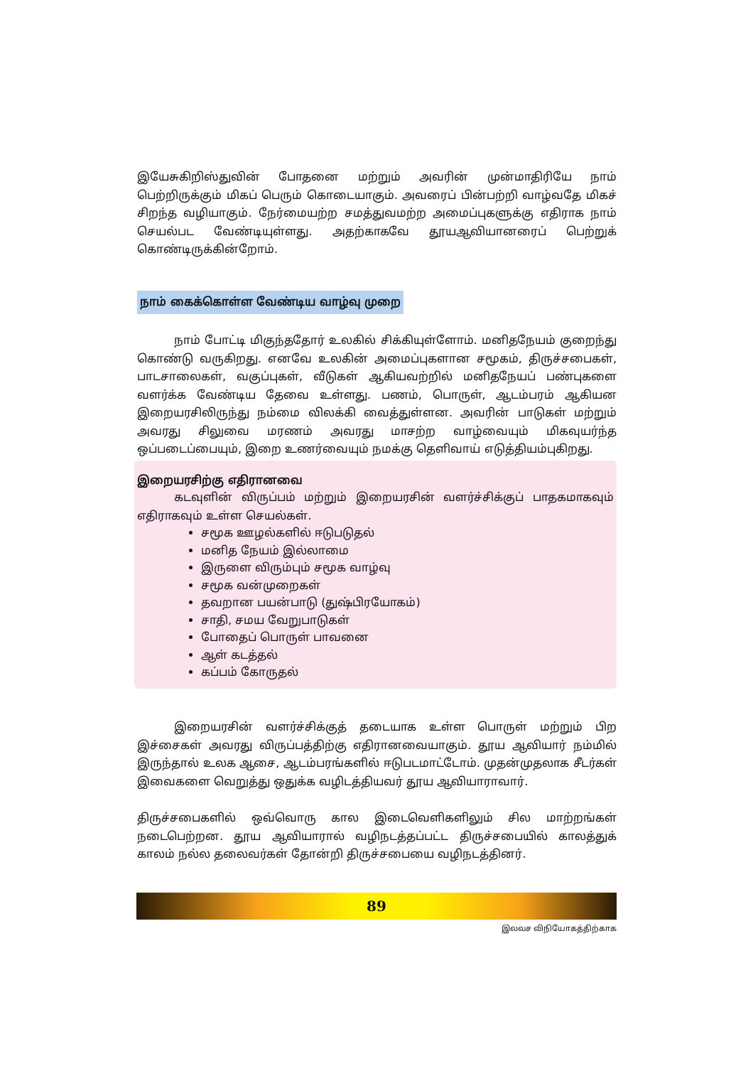இயேசுகிறிஸ்துவின் போதனை மற்றும் அவரின் முன்மாதிரியே நாம் பெற்றிருக்கும் மிகப் பெரும் கொடையாகும். அவரைப் பின்பற்றி வாழ்வதே மிகச் சிறந்த வழியாகும். நேர்மையற்ற சமத்துவமற்ற அமைப்புகளுக்கு எதிராக நாம் செயல்பட வேண்டியுள்ளது. அதற்காகவே தூயஆவியானரைப் பெற்றுக் கொண்டிருக்கின்றோம்.
நாம் கைக்கொள்ள வேண்டிய வாழ்வு முறை
நாம் போட்டி மிகுந்ததோர் உலகில் சிக்கியுள்ளோம். மனிதநேயம் குறைந்து கொண்டு வருகிறது. எனவே உலகின் அமைப்புகளான சமூகம், திருச்சபைகள், பாடசாலைகள், வகுப்புகள், வீடுகள் ஆகியவற்றில் மனிதநேயப் பண்புகளை வளர்க்க வேண்டிய தேவை உள்ளது. பணம், பொருள், ஆடம்பரம் ஆகியன இறையரசிலிருந்து நம்மை விலக்கி வைத்துள்ளன. அவரின் பாடுகள் மற்றும் அவரது சிலுவை மரணம் அவரது மாசற்ற வாழ்வையும் மிகவுயர்ந்த ஒப்படைப்பையும், இறை உணர்வையும் நமக்கு தெளிவாய் எடுத்தியம்புகிறது.
இறையரசிற்கு எதிரானவை
கடவுளின் விருப்பம் மற்றும் இறையரசின் வளர்ச்சிக்குப் பாதகமாகவும் எதிராகவும் உள்ள செயல்கள்.
சமூக ஊழல்களில் ஈடுபடுதல்
மனித நேயம் இல்லாமை
இருளை விரும்பும் சமூக வாழ்வு
சமூக வன்முறைகள்
தவறான பயன்பாடு (துஷ்பிரயோகம்)
சாதி, சமய வேறுபாடுகள்
போதைப் பொருள் பாவனை
ஆள் கடத்தல்
கப்பம் கோருதல்
இறையரசின் வளர்ச்சிக்குத் தடையாக உள்ள பொருள் மற்றும் பிற இச்சைகள் அவரது விருப்பத்திற்கு எதிரானவையாகும். தூய ஆவியார் நம்மில் இருந்தால் உலக ஆசை, ஆடம்பரங்களில் ஈடுபடமாட்டோம். முதன்முதலாக சீடர்கள் இவைகளை வெறுத்து ஒதுக்க வழிடத்தியவர் தூய ஆவியாராவார்.
திருச்சபைகளில் ஒவ்வொரு கால இடைவெளிகளிலும் சில மாற்றங்கள் நடைபெற்றன. தூய ஆவியாரால் வழிநடத்தப்பட்ட திருச்சபையில் காலத்துக் காலம் நல்ல தலைவர்கள் தோன்றி திருச்சபையை வழிநடத்தினர்.
89
இலவச விநியோகத்திற்காக